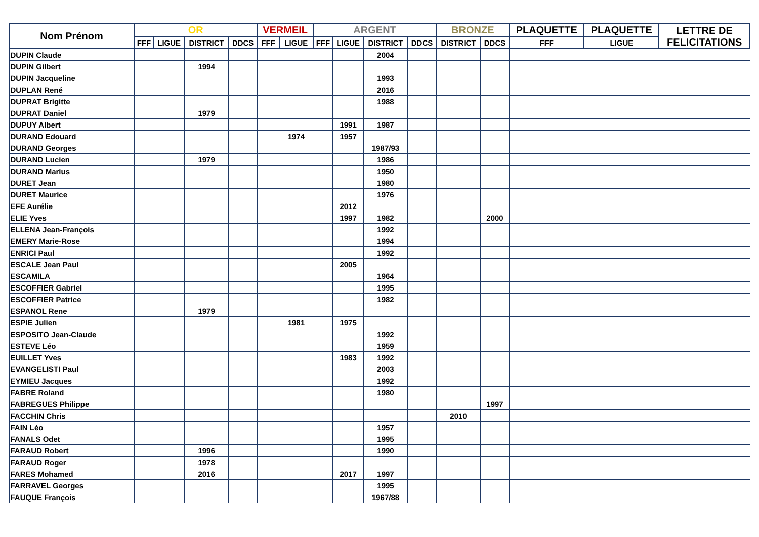| Nom Prénom | OR | | | | VERMEIL | | ARGENT | | | | BRONZE | | PLAQUETTE | PLAQUETTE | LETTRE DE FELICITATIONS |
| --- | --- | --- | --- | --- | --- | --- | --- | --- | --- | --- | --- | --- | --- | --- | --- |
| | FFF | LIGUE | DISTRICT | DDCS | FFF | LIGUE | FFF | LIGUE | DISTRICT | DDCS | DISTRICT | DDCS | FFF | LIGUE | |
| DUPIN Claude | | | | | | | | | 2004 | | | | | | |
| DUPIN Gilbert | | | 1994 | | | | | | | | | | | | |
| DUPIN Jacqueline | | | | | | | | | 1993 | | | | | | |
| DUPLAN René | | | | | | | | | 2016 | | | | | | |
| DUPRAT Brigitte | | | | | | | | | 1988 | | | | | | |
| DUPRAT Daniel | | | 1979 | | | | | | | | | | | | |
| DUPUY Albert | | | | | | | | 1991 | 1987 | | | | | | |
| DURAND Edouard | | | | | | 1974 | | 1957 | | | | | | | |
| DURAND Georges | | | | | | | | | 1987/93 | | | | | | |
| DURAND Lucien | | | 1979 | | | | | | 1986 | | | | | | |
| DURAND Marius | | | | | | | | | 1950 | | | | | | |
| DURET Jean | | | | | | | | | 1980 | | | | | | |
| DURET Maurice | | | | | | | | | 1976 | | | | | | |
| EFE Aurélie | | | | | | | | 2012 | | | | | | | |
| ELIE Yves | | | | | | | | 1997 | 1982 | | | 2000 | | | |
| ELLENA Jean-François | | | | | | | | | 1992 | | | | | | |
| EMERY Marie-Rose | | | | | | | | | 1994 | | | | | | |
| ENRICI Paul | | | | | | | | | 1992 | | | | | | |
| ESCALE Jean Paul | | | | | | | | 2005 | | | | | | | |
| ESCAMILA | | | | | | | | | 1964 | | | | | | |
| ESCOFFIER Gabriel | | | | | | | | | 1995 | | | | | | |
| ESCOFFIER Patrice | | | | | | | | | 1982 | | | | | | |
| ESPANOL Rene | | | 1979 | | | | | | | | | | | | |
| ESPIE Julien | | | | | | 1981 | | 1975 | | | | | | | |
| ESPOSITO Jean-Claude | | | | | | | | | 1992 | | | | | | |
| ESTEVE Léo | | | | | | | | | 1959 | | | | | | |
| EUILLET Yves | | | | | | | | 1983 | 1992 | | | | | | |
| EVANGELISTI Paul | | | | | | | | | 2003 | | | | | | |
| EYMIEU Jacques | | | | | | | | | 1992 | | | | | | |
| FABRE Roland | | | | | | | | | 1980 | | | | | | |
| FABREGUES Philippe | | | | | | | | | | | | 1997 | | | |
| FACCHIN Chris | | | | | | | | | | | 2010 | | | | |
| FAIN Léo | | | | | | | | | 1957 | | | | | | |
| FANALS Odet | | | | | | | | | 1995 | | | | | | |
| FARAUD Robert | | | 1996 | | | | | | 1990 | | | | | | |
| FARAUD Roger | | | 1978 | | | | | | | | | | | | |
| FARES Mohamed | | | 2016 | | | | | 2017 | 1997 | | | | | | |
| FARRAVEL Georges | | | | | | | | | 1995 | | | | | | |
| FAUQUE François | | | | | | | | | 1967/88 | | | | | | |